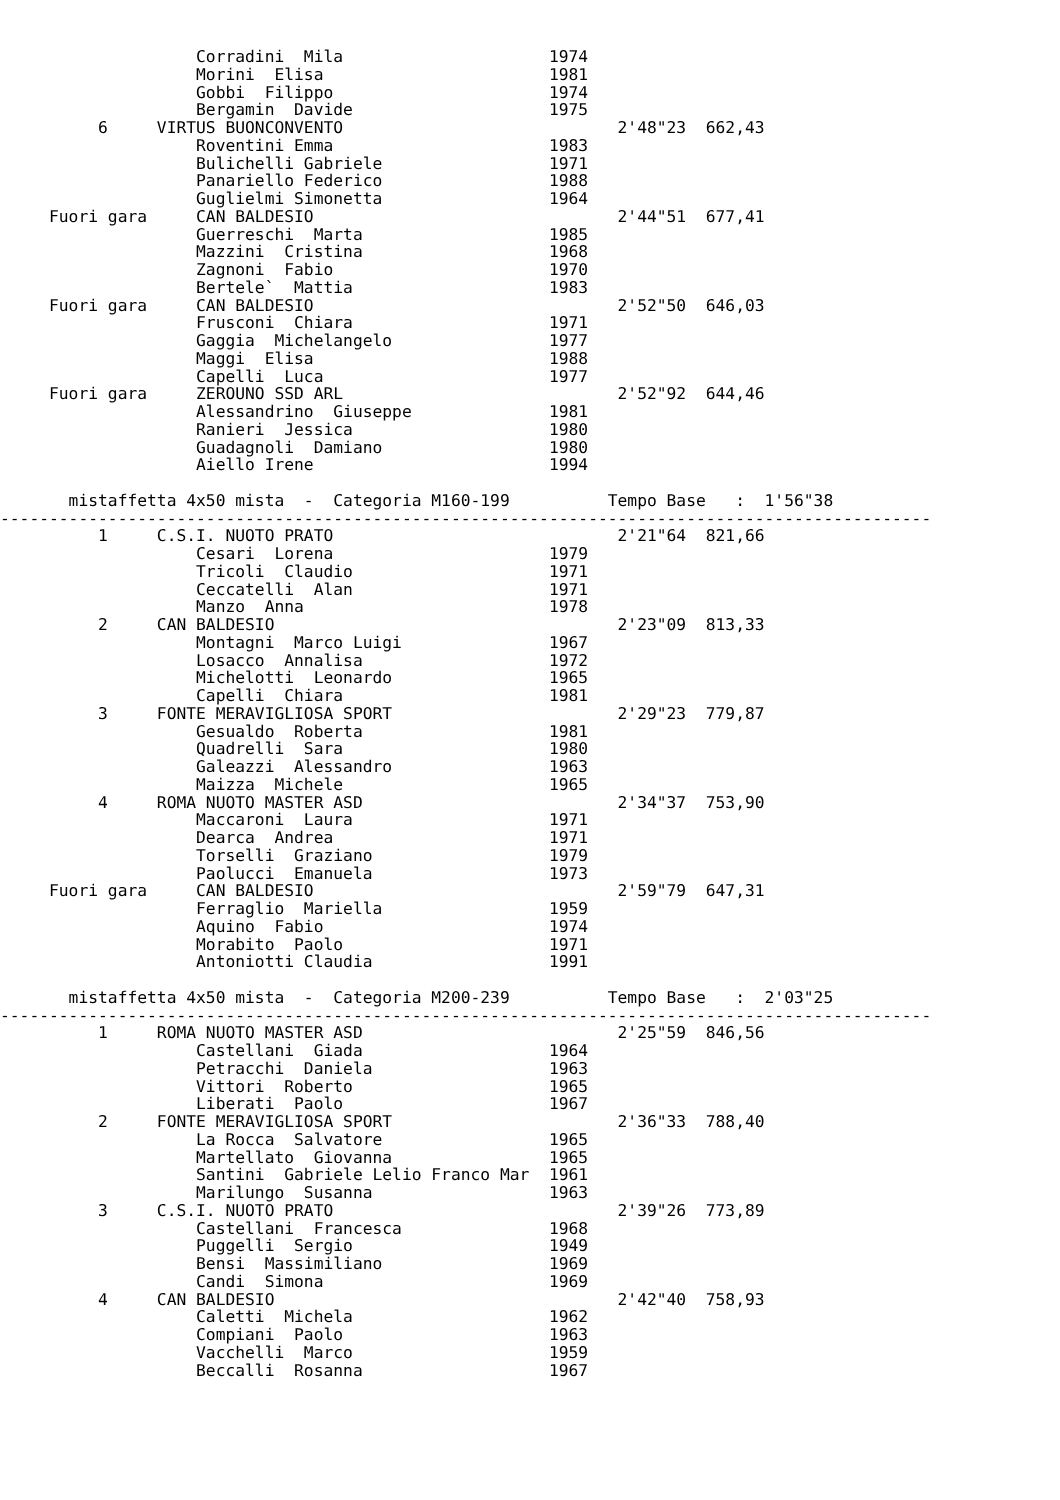Corradini  Mila                     1974
                    Morini  Elisa                       1981
                    Gobbi  Filippo                      1974
                    Bergamin  Davide                    1975
          6     VIRTUS BUONCONVENTO                            2'48"23  662,43
                    Roventini Emma                      1983
                    Bulichelli Gabriele                 1971
                    Panariello Federico                 1988
                    Guglielmi Simonetta                 1964
     Fuori gara     CAN BALDESIO                               2'44"51  677,41
                    Guerreschi  Marta                   1985
                    Mazzini  Cristina                   1968
                    Zagnoni  Fabio                      1970
                    Bertele`  Mattia                    1983
     Fuori gara     CAN BALDESIO                               2'52"50  646,03
                    Frusconi  Chiara                    1971
                    Gaggia  Michelangelo                1977
                    Maggi  Elisa                        1988
                    Capelli  Luca                       1977
     Fuori gara     ZEROUNO SSD ARL                            2'52"92  644,46
                    Alessandrino  Giuseppe              1981
                    Ranieri  Jessica                    1980
                    Guadagnoli  Damiano                 1980
                    Aiello Irene                        1994

       mistaffetta 4x50 mista  -  Categoria M160-199          Tempo Base   :  1'56"38
-----------------------------------------------------------------------------------------------
          1     C.S.I. NUOTO PRATO                             2'21"64  821,66
                    Cesari  Lorena                      1979
                    Tricoli  Claudio                    1971
                    Ceccatelli  Alan                    1971
                    Manzo  Anna                         1978
          2     CAN BALDESIO                                   2'23"09  813,33
                    Montagni  Marco Luigi               1967
                    Losacco  Annalisa                   1972
                    Michelotti  Leonardo                1965
                    Capelli  Chiara                     1981
          3     FONTE MERAVIGLIOSA SPORT                       2'29"23  779,87
                    Gesualdo  Roberta                   1981
                    Quadrelli  Sara                     1980
                    Galeazzi  Alessandro                1963
                    Maizza  Michele                     1965
          4     ROMA NUOTO MASTER ASD                          2'34"37  753,90
                    Maccaroni  Laura                    1971
                    Dearca  Andrea                      1971
                    Torselli  Graziano                  1979
                    Paolucci  Emanuela                  1973
     Fuori gara     CAN BALDESIO                               2'59"79  647,31
                    Ferraglio  Mariella                 1959
                    Aquino  Fabio                       1974
                    Morabito  Paolo                     1971
                    Antoniotti Claudia                  1991

       mistaffetta 4x50 mista  -  Categoria M200-239          Tempo Base   :  2'03"25
-----------------------------------------------------------------------------------------------
          1     ROMA NUOTO MASTER ASD                          2'25"59  846,56
                    Castellani  Giada                   1964
                    Petracchi  Daniela                  1963
                    Vittori  Roberto                    1965
                    Liberati  Paolo                     1967
          2     FONTE MERAVIGLIOSA SPORT                       2'36"33  788,40
                    La Rocca  Salvatore                 1965
                    Martellato  Giovanna                1965
                    Santini  Gabriele Lelio Franco Mar  1961
                    Marilungo  Susanna                  1963
          3     C.S.I. NUOTO PRATO                             2'39"26  773,89
                    Castellani  Francesca               1968
                    Puggelli  Sergio                    1949
                    Bensi  Massimiliano                 1969
                    Candi  Simona                       1969
          4     CAN BALDESIO                                   2'42"40  758,93
                    Caletti  Michela                    1962
                    Compiani  Paolo                     1963
                    Vacchelli  Marco                    1959
                    Beccalli  Rosanna                   1967